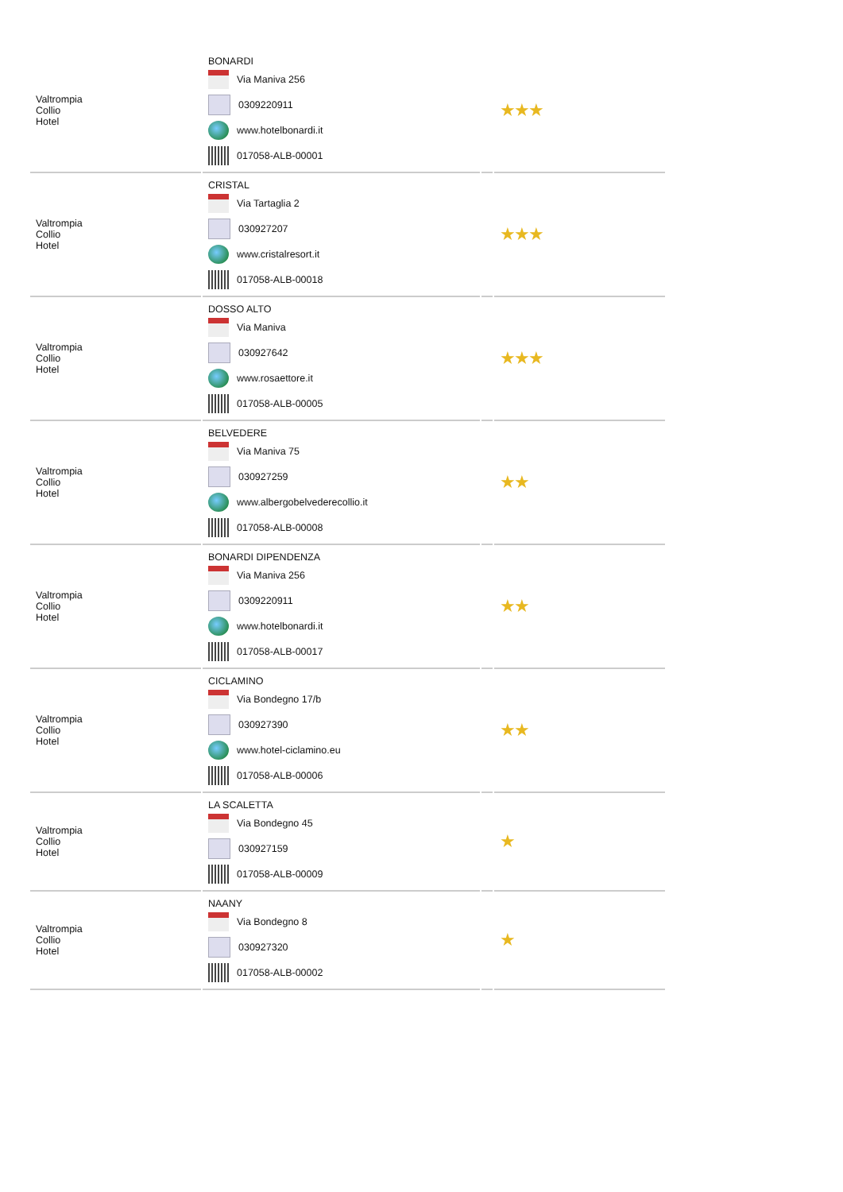| Valtrompia Collio Hotel | BONARDI Via Maniva 256 0309220911 www.hotelbonardi.it 017058-ALB-00001 | | ★★★ |
| Valtrompia Collio Hotel | CRISTAL Via Tartaglia 2 030927207 www.cristalresort.it 017058-ALB-00018 | | ★★★ |
| Valtrompia Collio Hotel | DOSSO ALTO Via Maniva 030927642 www.rosaettore.it 017058-ALB-00005 | | ★★★ |
| Valtrompia Collio Hotel | BELVEDERE Via Maniva 75 030927259 www.albergobelvederecollio.it 017058-ALB-00008 | | ★★ |
| Valtrompia Collio Hotel | BONARDI DIPENDENZA Via Maniva 256 0309220911 www.hotelbonardi.it 017058-ALB-00017 | | ★★ |
| Valtrompia Collio Hotel | CICLAMINO Via Bondegno 17/b 030927390 www.hotel-ciclamino.eu 017058-ALB-00006 | | ★★ |
| Valtrompia Collio Hotel | LA SCALETTA Via Bondegno 45 030927159 017058-ALB-00009 | | ★ |
| Valtrompia Collio Hotel | NAANY Via Bondegno 8 030927320 017058-ALB-00002 | | ★ |